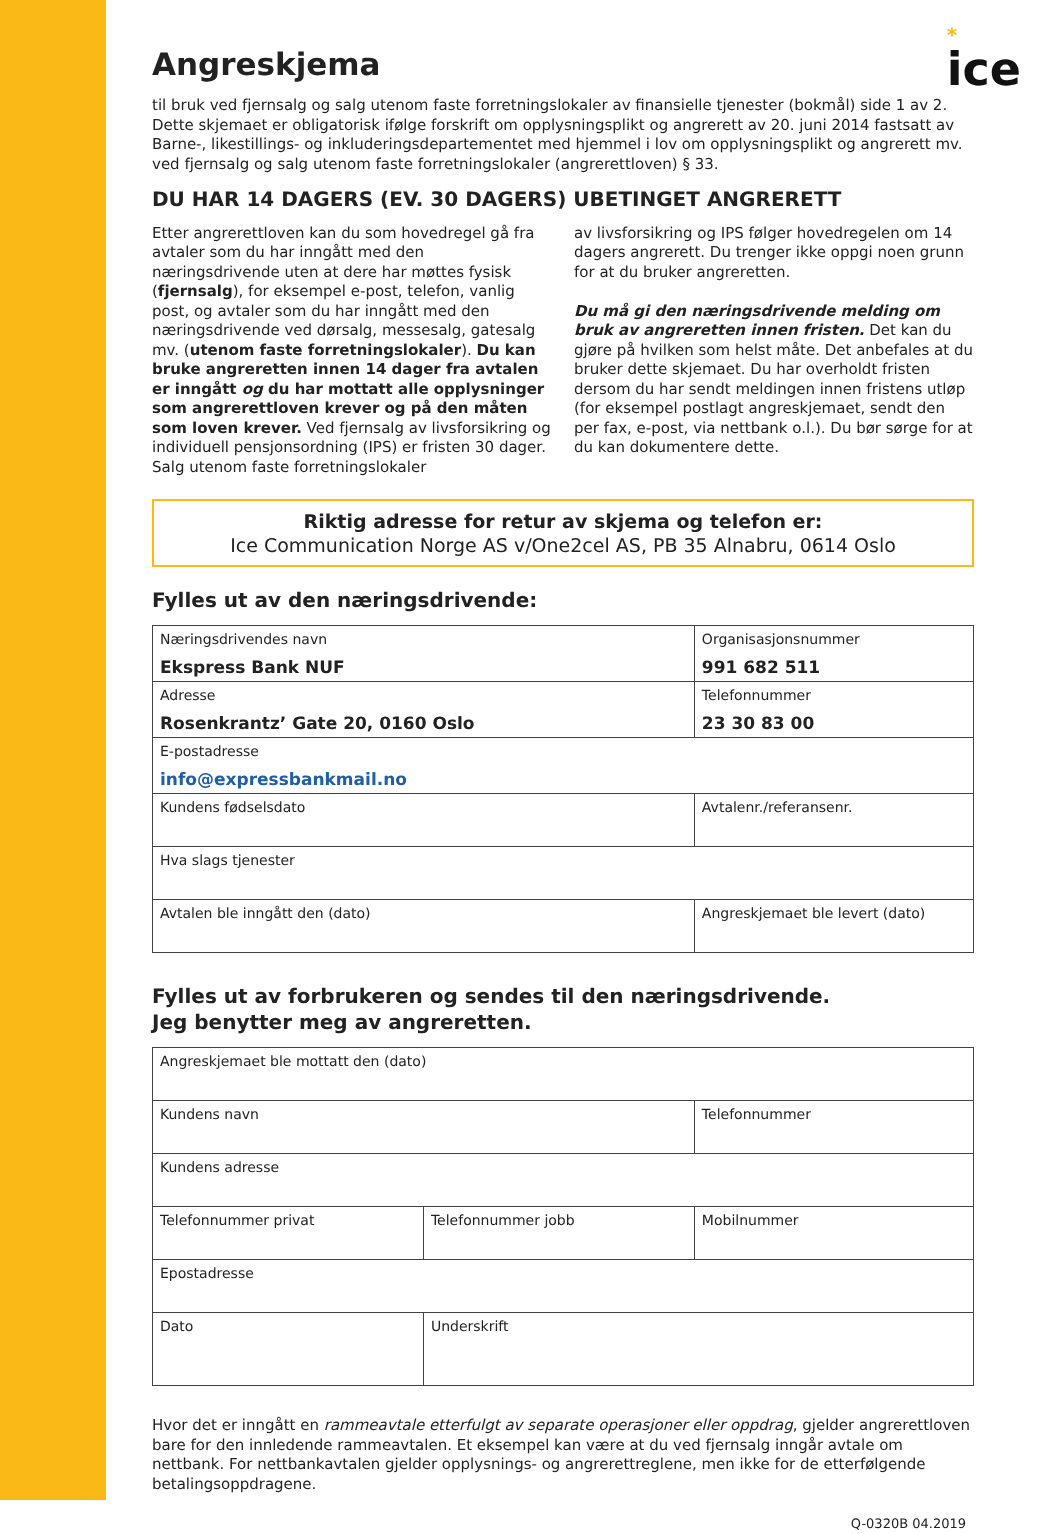*
ice
Angreskjema
til bruk ved fjernsalg og salg utenom faste forretningslokaler av finansielle tjenester (bokmål) side 1 av 2. Dette skjemaet er obligatorisk ifølge forskrift om opplysningsplikt og angrerett av 20. juni 2014 fastsatt av Barne-, likestillings- og inkluderingsdepartementet med hjemmel i lov om opplysningsplikt og angrerett mv. ved fjernsalg og salg utenom faste forretningslokaler (angrerettloven) § 33.
DU HAR 14 DAGERS (EV. 30 DAGERS) UBETINGET ANGRERETT
Etter angrerettloven kan du som hovedregel gå fra avtaler som du har inngått med den næringsdrivende uten at dere har møttes fysisk (fjernsalg), for eksempel e-post, telefon, vanlig post, og avtaler som du har inngått med den næringsdrivende ved dørsalg, messesalg, gatesalg mv. (utenom faste forretningslokaler). Du kan bruke angreretten innen 14 dager fra avtalen er inngått og du har mottatt alle opplysninger som angrerettloven krever og på den måten som loven krever. Ved fjernsalg av livsforsikring og individuell pensjonsordning (IPS) er fristen 30 dager. Salg utenom faste forretningslokaler
av livsforsikring og IPS følger hovedregelen om 14 dagers angrerett. Du trenger ikke oppgi noen grunn for at du bruker angreretten.
Du må gi den næringsdrivende melding om bruk av angreretten innen fristen. Det kan du gjøre på hvilken som helst måte. Det anbefales at du bruker dette skjemaet. Du har overholdt fristen dersom du har sendt meldingen innen fristens utløp (for eksempel postlagt angreskjemaet, sendt den per fax, e-post, via nettbank o.l.). Du bør sørge for at du kan dokumentere dette.
Riktig adresse for retur av skjema og telefon er:
Ice Communication Norge AS v/One2cel AS, PB 35 Alnabru, 0614 Oslo
Fylles ut av den næringsdrivende:
| Næringsdrivendes navn Ekspress Bank NUF | Organisasjonsnummer 991 682 511 |
| Adresse Rosenkrantz’ Gate 20, 0160 Oslo | Telefonnummer 23 30 83 00 |
| E-postadresse info@expressbankmail.no | |
| Kundens fødselsdato | Avtalenr./referansenr. |
| Hva slags tjenester | |
| Avtalen ble inngått den (dato) | Angreskjemaet ble levert (dato) |
Fylles ut av forbrukeren og sendes til den næringsdrivende.
Jeg benytter meg av angreretten.
| Angreskjemaet ble mottatt den (dato) | | |
| Kundens navn | | Telefonnummer |
| Kundens adresse | | |
| Telefonnummer privat | Telefonnummer jobb | Mobilnummer |
| Epostadresse | | |
| Dato | Underskrift | |
Hvor det er inngått en rammeavtale etterfulgt av separate operasjoner eller oppdrag, gjelder angrerettloven bare for den innledende rammeavtalen. Et eksempel kan være at du ved fjernsalg inngår avtale om nettbank. For nettbankavtalen gjelder opplysnings- og angrerettreglene, men ikke for de etterfølgende betalingsoppdragene.
Q-0320B 04.2019